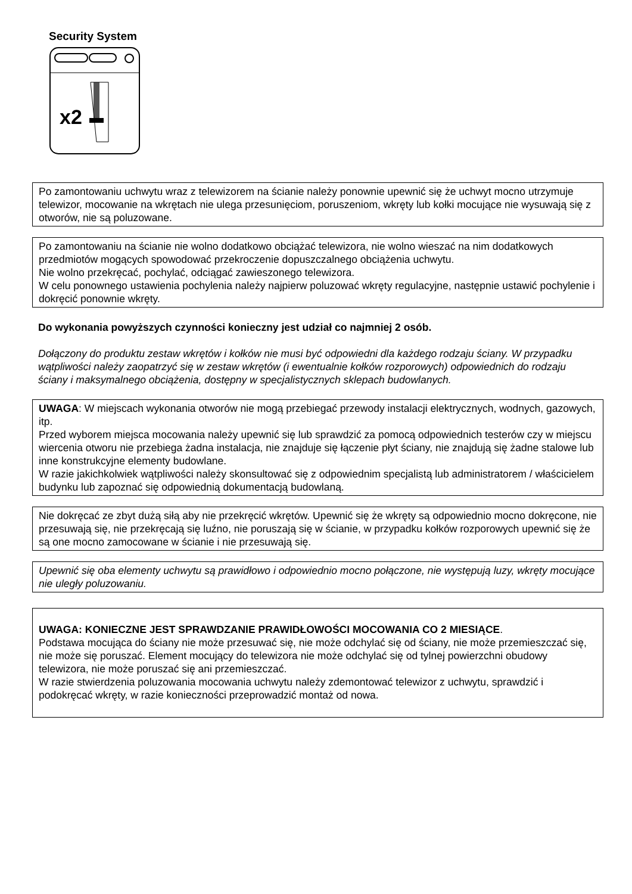Security System
x2
Po zamontowaniu uchwytu wraz z telewizorem na ścianie należy ponownie upewnić się że uchwyt mocno utrzymuje telewizor, mocowanie na wkrętach nie ulega przesunięciom, poruszeniom, wkręty lub kołki mocujące nie wysuwają się z otworów, nie są poluzowane.
Po zamontowaniu na ścianie nie wolno dodatkowo obciążać telewizora, nie wolno wieszać na nim dodatkowych przedmiotów mogących spowodować przekroczenie dopuszczalnego obciążenia uchwytu.
Nie wolno przekręcać, pochylać, odciągać zawieszonego telewizora.
W celu ponownego ustawienia pochylenia należy najpierw poluzować wkręty regulacyjne, następnie ustawić pochylenie i dokręcić ponownie wkręty.
Do wykonania powyższych czynności konieczny jest udział co najmniej 2 osób.
Dołączony do produktu zestaw wkrętów i kołków nie musi być odpowiedni dla każdego rodzaju ściany. W przypadku wątpliwości należy zaopatrzyć się w zestaw wkrętów (i ewentualnie kołków rozporowych) odpowiednich do rodzaju ściany i maksymalnego obciążenia, dostępny w specjalistycznych sklepach budowlanych.
UWAGA: W miejscach wykonania otworów nie mogą przebiegać przewody instalacji elektrycznych, wodnych, gazowych, itp.
Przed wyborem miejsca mocowania należy upewnić się lub sprawdzić za pomocą odpowiednich testerów czy w miejscu wiercenia otworu nie przebiega żadna instalacja, nie znajduje się łączenie płyt ściany, nie znajdują się żadne stalowe lub inne konstrukcyjne elementy budowlane.
W razie jakichkolwiek wątpliwości należy skonsultować się z odpowiednim specjalistą lub administratorem / właścicielem budynku lub zapoznać się odpowiednią dokumentacją budowlaną.
Nie dokręcać ze zbyt dużą siłą aby nie przekręcić wkrętów. Upewnić się że wkręty są odpowiednio mocno dokręcone, nie przesuwają się, nie przekręcają się luźno, nie poruszają się w ścianie, w przypadku kołków rozporowych upewnić się że są one mocno zamocowane w ścianie i nie przesuwają się.
Upewnić się oba elementy uchwytu są prawidłowo i odpowiednio mocno połączone, nie występują luzy, wkręty mocujące nie uległy poluzowaniu.
UWAGA: KONIECZNE JEST SPRAWDZANIE PRAWIDŁOWOŚCI MOCOWANIA CO 2 MIESIĄCE.
Podstawa mocująca do ściany nie może przesuwać się, nie może odchylać się od ściany, nie może przemieszczać się, nie może się poruszać. Element mocujący do telewizora nie może odchylać się od tylnej powierzchni obudowy telewizora, nie może poruszać się ani przemieszczać.
W razie stwierdzenia poluzowania mocowania uchwytu należy zdemontować telewizor z uchwytu, sprawdzić i podokręcać wkręty, w razie konieczności przeprowadzić montaż od nowa.